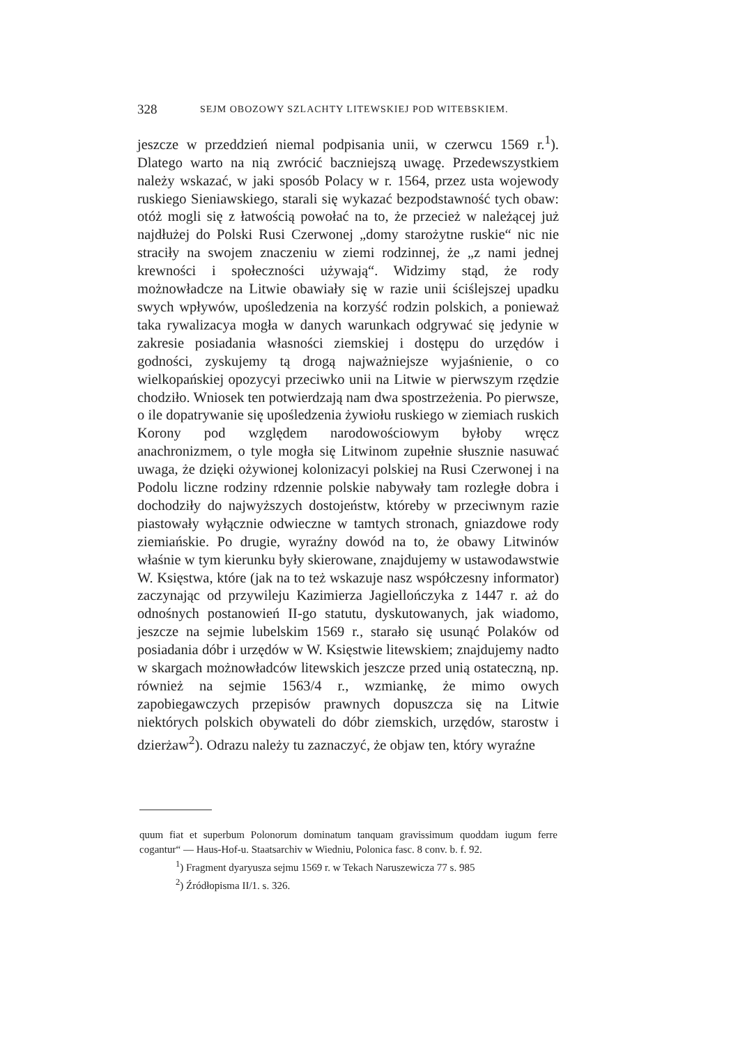328 SEJM OBOZOWY SZLACHTY LITEWSKIEJ POD WITEBSKIEM.
jeszcze w przeddzień niemal podpisania unii, w czerwcu 1569 r.<sup>1</sup>). Dlatego warto na nią zwrócić baczniejszą uwagę. Przedewszystkiem należy wskazać, w jaki sposób Polacy w r. 1564, przez usta wojewody ruskiego Sieniawskiego, starali się wykazać bezpodstawność tych obaw: otóż mogli się z łatwością powołać na to, że przecież w należącej już najdłużej do Polski Rusi Czerwonej „domy starożytne ruskie“ nic nie straciły na swojem znaczeniu w ziemi rodzinnej, że „z nami jednej krewności i społeczności używają“. Widzimy stąd, że rody możnowładcze na Litwie obawiały się w razie unii ściślejszej upadku swych wpływów, upośledzenia na korzyść rodzin polskich, a ponieważ taka rywalizacya mogła w danych warunkach odgrywać się jedynie w zakresie posiadania własności ziemskiej i dostępu do urzędów i godności, zyskujemy tą drogą najważniejsze wyjaśnienie, o co wielkopańskiej opozycyi przeciwko unii na Litwie w pierwszym rzędzie chodziło. Wniosek ten potwierdzają nam dwa spostrzeżenia. Po pierwsze, o ile dopatrywanie się upośledzenia żywiołu ruskiego w ziemiach ruskich Korony pod względem narodowościowym byłoby wręcz anachronizmem, o tyle mogła się Litwinom zupełnie słusznie nasuwać uwaga, że dzięki ożywionej kolonizacyi polskiej na Rusi Czerwonej i na Podolu liczne rodziny rdzennie polskie nabywały tam rozległe dobra i dochodziły do najwyższych dostojeństw, któreby w przeciwnym razie piastowały wyłącznie odwieczne w tamtych stronach, gniazdowe rody ziemiańskie. Po drugie, wyraźny dowód na to, że obawy Litwinów właśnie w tym kierunku były skierowane, znajdujemy w ustawodawstwie W. Księstwa, które (jak na to też wskazuje nasz współczesny informator) zaczynając od przywileju Kazimierza Jagiellończyka z 1447 r. aż do odnośnych postanowień II-go statutu, dyskutowanych, jak wiadomo, jeszcze na sejmie lubelskim 1569 r., starało się usunąć Polaków od posiadania dóbr i urzędów w W. Księstwie litewskiem; znajdujemy nadto w skargach możnowładców litewskich jeszcze przed unią ostateczną, np. również na sejmie 1563/4 r., wzmiankę, że mimo owych zapobiegawczych przepisów prawnych dopuszcza się na Litwie niektórych polskich obywateli do dóbr ziemskich, urzędów, starostw i dzierżaw<sup>2</sup>). Odrazu należy tu zaznaczyć, że objaw ten, który wyraźne
quum fiat et superbum Polonorum dominatum tanquam gravissimum quoddam iugum ferre cogantur“ — Haus-Hof-u. Staatsarchiv w Wiedniu, Polonica fasc. 8 conv. b. f. 92.
<sup>1</sup>) Fragment dyaryusza sejmu 1569 r. w Tekach Naruszewicza 77 s. 985
<sup>2</sup>) Źródłopisma II/1. s. 326.